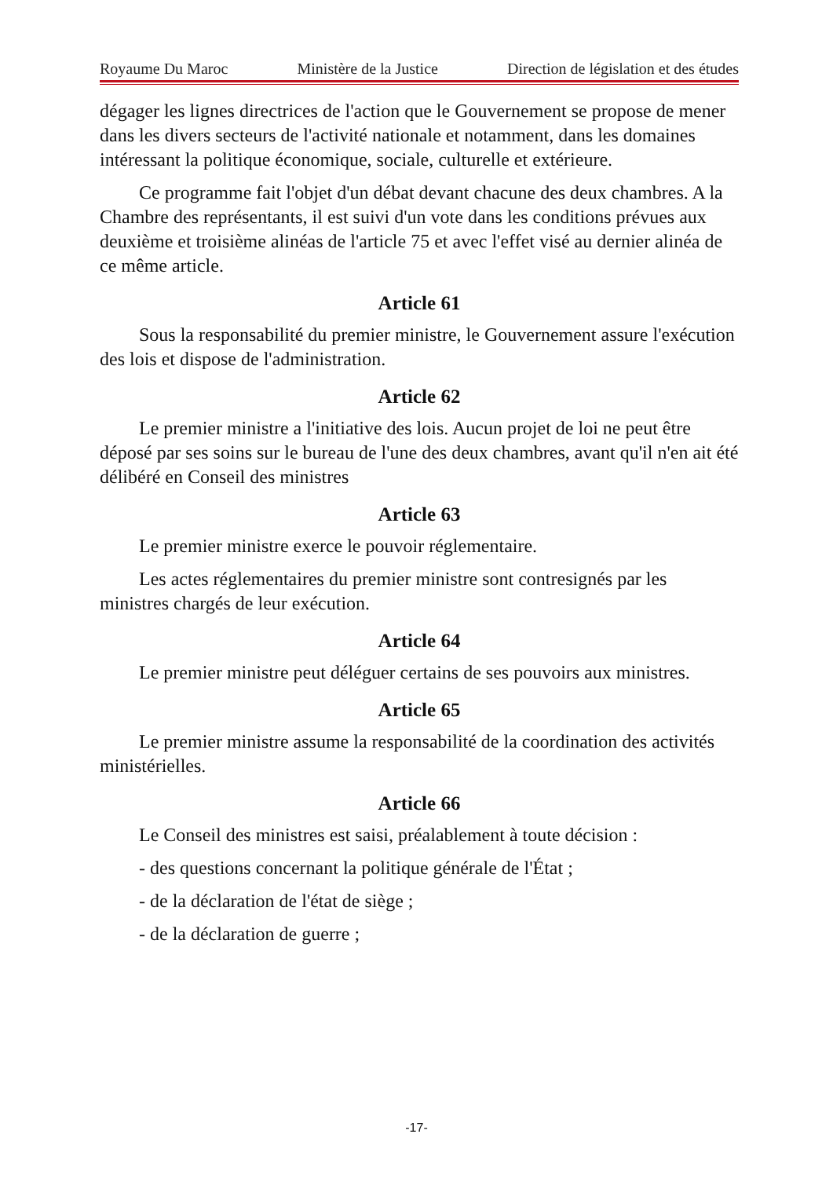Royaume Du Maroc Ministère de la Justice Direction de législation et des études
dégager les lignes directrices de l'action que le Gouvernement se propose de mener dans les divers secteurs de l'activité nationale et notamment, dans les domaines intéressant la politique économique, sociale, culturelle et extérieure.
Ce programme fait l'objet d'un débat devant chacune des deux chambres. A la Chambre des représentants, il est suivi d'un vote dans les conditions prévues aux deuxième et troisième alinéas de l'article 75 et avec l'effet visé au dernier alinéa de ce même article.
Article 61
Sous la responsabilité du premier ministre, le Gouvernement assure l'exécution des lois et dispose de l'administration.
Article 62
Le premier ministre a l'initiative des lois. Aucun projet de loi ne peut être déposé par ses soins sur le bureau de l'une des deux chambres, avant qu'il n'en ait été délibéré en Conseil des ministres
Article 63
Le premier ministre exerce le pouvoir réglementaire.
Les actes réglementaires du premier ministre sont contresignés par les ministres chargés de leur exécution.
Article 64
Le premier ministre peut déléguer certains de ses pouvoirs aux ministres.
Article 65
Le premier ministre assume la responsabilité de la coordination des activités ministérielles.
Article 66
Le Conseil des ministres est saisi, préalablement à toute décision :
- des questions concernant la politique générale de l'État ;
- de la déclaration de l'état de siège ;
- de la déclaration de guerre ;
-17-